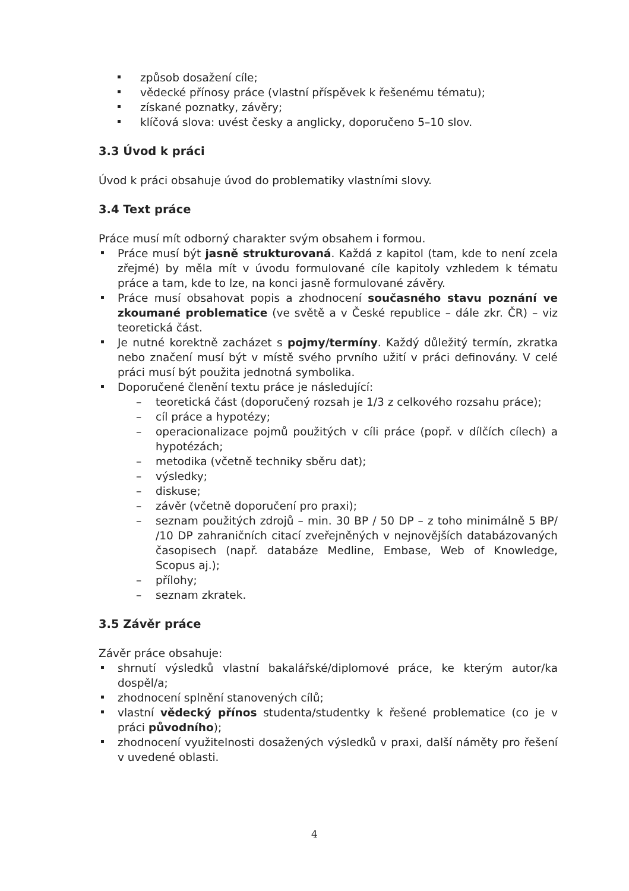způsob dosažení cíle;
vědecké přínosy práce (vlastní příspěvek k řešenému tématu);
získané poznatky, závěry;
klíčová slova: uvést česky a anglicky, doporučeno 5–10 slov.
3.3 Úvod k práci
Úvod k práci obsahuje úvod do problematiky vlastními slovy.
3.4 Text práce
Práce musí mít odborný charakter svým obsahem i formou.
Práce musí být jasně strukturovaná. Každá z kapitol (tam, kde to není zcela zřejmé) by měla mít v úvodu formulované cíle kapitoly vzhledem k tématu práce a tam, kde to lze, na konci jasně formulované závěry.
Práce musí obsahovat popis a zhodnocení současného stavu poznání ve zkoumané problematice (ve světě a v České republice – dále zkr. ČR) – viz teoretická část.
Je nutné korektně zacházet s pojmy/termíny. Každý důležitý termín, zkratka nebo značení musí být v místě svého prvního užití v práci definovány. V celé práci musí být použita jednotná symbolika.
Doporučené členění textu práce je následující:
– teoretická část (doporučený rozsah je 1/3 z celkového rozsahu práce);
– cíl práce a hypotézy;
– operacionalizace pojmů použitých v cíli práce (popř. v dílčích cílech) a hypotézách;
– metodika (včetně techniky sběru dat);
– výsledky;
– diskuse;
– závěr (včetně doporučení pro praxi);
– seznam použitých zdrojů – min. 30 BP / 50 DP – z toho minimálně 5 BP/ /10 DP zahraničních citací zveřejněných v nejnovějších databázovaných časopisech (např. databáze Medline, Embase, Web of Knowledge, Scopus aj.);
– přílohy;
– seznam zkratek.
3.5 Závěr práce
Závěr práce obsahuje:
shrnutí výsledků vlastní bakalářské/diplomové práce, ke kterým autor/ka dospěl/a;
zhodnocení splnění stanovených cílů;
vlastní vědecký přínos studenta/studentky k řešené problematice (co je v práci původního);
zhodnocení využitelnosti dosažených výsledků v praxi, další náměty pro řešení v uvedené oblasti.
4